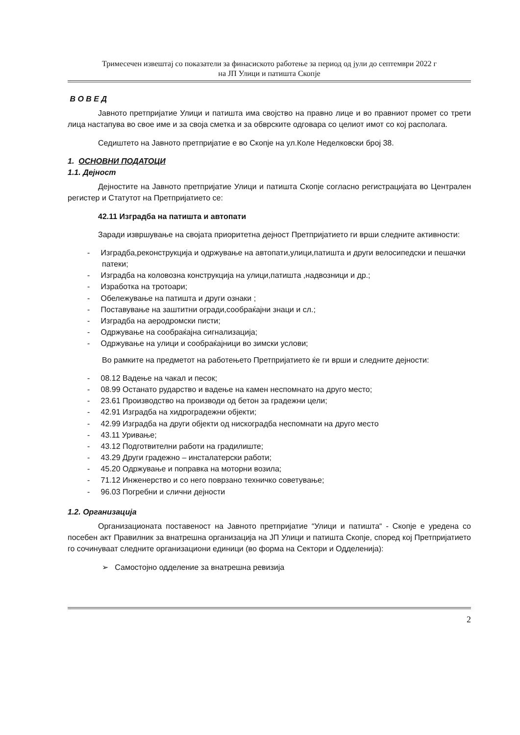Тримесечен извештај со показатели за финасиското работење за период од јули до септември 2022 г
на ЈП Улици и патишта Скопје
В О В Е Д
Јавното претпријатие Улици и патишта има својство на правно лице и во правниот промет со трети лица настапува во свое име и за своја сметка и за обврските одговара со целиот имот со кој располага.
Седиштето на Јавното претпријатие е во Скопје на ул.Коле Неделковски број 38.
1. ОСНОВНИ ПОДАТОЦИ
1.1. Дејност
Дејностите на Јавното претпријатие Улици и патишта Скопје согласно регистрацијата во Централен регистер и Статутот на Претпријатието се:
42.11 Изградба на патишта и автопати
Заради извршување на својата приоритетна дејност Претпријатието ги врши следните активности:
- Изградба,реконструкција и одржување на автопати,улици,патишта и други велосипедски и пешачки патеки;
- Изградба на коловозна конструкција на улици,патишта ,надвозници и др.;
- Изработка на тротоари;
- Обележување на патишта и други ознаки ;
- Поставување на заштитни огради,сообраќајни знаци и сл.;
- Изградба на аеродромски писти;
- Одржување на сообраќајна сигнализација;
- Одржување на улици и сообраќајници во зимски услови;
Во рамките на предметот на работењето Претпријатието ќе ги врши и следните дејности:
- 08.12 Вадење на чакал и песок;
- 08.99 Останато рударство и вадење на камен неспомнато на друго место;
- 23.61 Производство на производи од бетон за градежни цели;
- 42.91 Изградба на хидроградежни објекти;
- 42.99 Изградба на други објекти од нискоградба неспомнати на друго место
- 43.11 Уривање;
- 43.12 Подготвителни работи на градилиште;
- 43.29 Други градежно – инсталатерски работи;
- 45.20 Одржување и поправка на моторни возила;
- 71.12 Инженерство и со него поврзано техничко советување;
- 96.03 Погребни и слични дејности
1.2. Организација
Организационата поставеност на Јавното претпријатие “Улици и патишта“ - Скопје е уредена со посебен акт Правилник за внатрешна организација на ЈП Улици и патишта Скопје, според кој Претпријатието го сочинуваат следните организациони единици (во форма на Сектори и Одделенија):
➢ Самостојно одделение за внатрешна ревизија
2